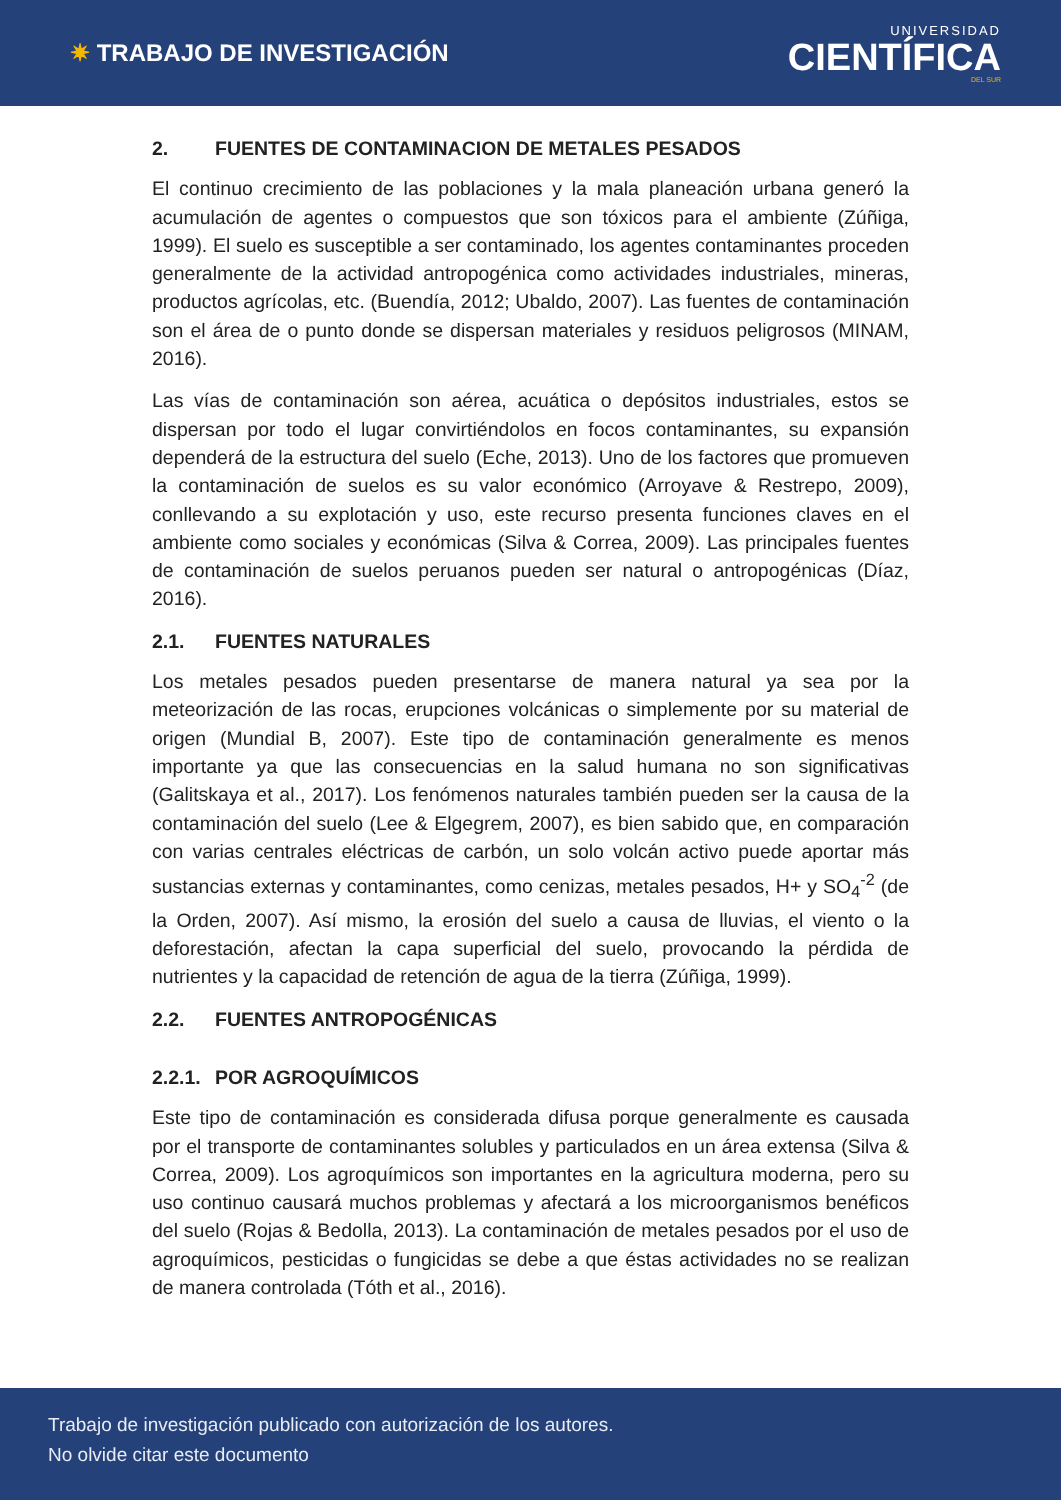✷ TRABAJO DE INVESTIGACIÓN
UNIVERSIDAD
CIENTÍFICA
DEL SUR
2. FUENTES DE CONTAMINACION DE METALES PESADOS
El continuo crecimiento de las poblaciones y la mala planeación urbana generó la acumulación de agentes o compuestos que son tóxicos para el ambiente (Zúñiga, 1999). El suelo es susceptible a ser contaminado, los agentes contaminantes proceden generalmente de la actividad antropogénica como actividades industriales, mineras, productos agrícolas, etc. (Buendía, 2012; Ubaldo, 2007). Las fuentes de contaminación son el área de o punto donde se dispersan materiales y residuos peligrosos (MINAM, 2016).
Las vías de contaminación son aérea, acuática o depósitos industriales, estos se dispersan por todo el lugar convirtiéndolos en focos contaminantes, su expansión dependerá de la estructura del suelo (Eche, 2013). Uno de los factores que promueven la contaminación de suelos es su valor económico (Arroyave & Restrepo, 2009), conllevando a su explotación y uso, este recurso presenta funciones claves en el ambiente como sociales y económicas (Silva & Correa, 2009). Las principales fuentes de contaminación de suelos peruanos pueden ser natural o antropogénicas (Díaz, 2016).
2.1. FUENTES NATURALES
Los metales pesados pueden presentarse de manera natural ya sea por la meteorización de las rocas, erupciones volcánicas o simplemente por su material de origen (Mundial B, 2007). Este tipo de contaminación generalmente es menos importante ya que las consecuencias en la salud humana no son significativas (Galitskaya et al., 2017). Los fenómenos naturales también pueden ser la causa de la contaminación del suelo (Lee & Elgegrem, 2007), es bien sabido que, en comparación con varias centrales eléctricas de carbón, un solo volcán activo puede aportar más sustancias externas y contaminantes, como cenizas, metales pesados, H+ y SO<sub>4</sub><sup>-2</sup> (de la Orden, 2007). Así mismo, la erosión del suelo a causa de lluvias, el viento o la deforestación, afectan la capa superficial del suelo, provocando la pérdida de nutrientes y la capacidad de retención de agua de la tierra (Zúñiga, 1999).
2.2. FUENTES ANTROPOGÉNICAS
2.2.1. POR AGROQUÍMICOS
Este tipo de contaminación es considerada difusa porque generalmente es causada por el transporte de contaminantes solubles y particulados en un área extensa (Silva & Correa, 2009). Los agroquímicos son importantes en la agricultura moderna, pero su uso continuo causará muchos problemas y afectará a los microorganismos benéficos del suelo (Rojas & Bedolla, 2013). La contaminación de metales pesados por el uso de agroquímicos, pesticidas o fungicidas se debe a que éstas actividades no se realizan de manera controlada (Tóth et al., 2016).
Trabajo de investigación publicado con autorización de los autores.
No olvide citar este documento